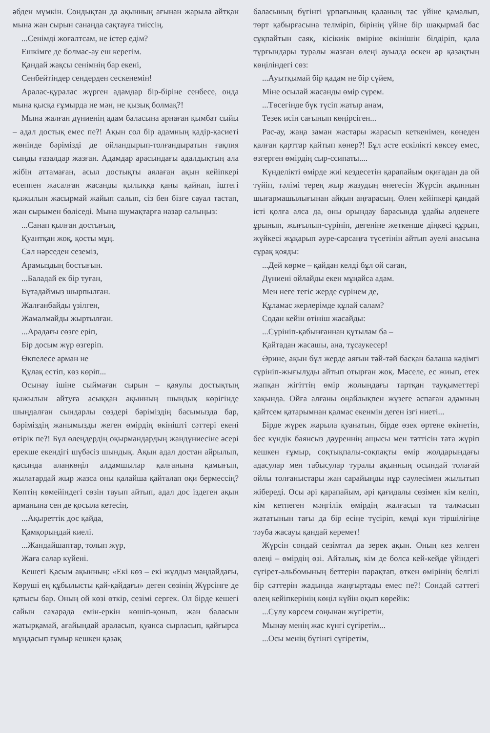әбден мүмкін. Сондықтан да ақынның ағынан жарыла айтқан мына жан сырын санаңда сақтауға тиіссің.
...Сенімді жоғалтсам, не істер едім?
Ешкімге де болмас-ау еш керегім.
Қандай жақсы сенімнің бар екені,
Сенбейтіндер сендерден сескенемін!
Аралас-құралас жүрген адамдар бір-біріне сенбесе, онда мына қысқа ғұмырда не мән, не қызық болмақ?!
Мына жалған дүниенің адам баласына арнаған қымбат сыйы – адал достық емес пе?! Ақын сол бір адамның қадір-қасиеті жөнінде бәрімізді де ойландырып-толғандыратын ғақлия сынды ғазалдар жазған. Адамдар арасындағы адалдықтың ала жібін аттамаған, асыл достықты аялаған ақын кейіпкері есеппен жасалған жасанды қылыққа қаны қайнап, іштегі қыжылын жасырмай жайып салып, сіз бен бізге сауал тастап, жан сырымен бөліседі. Мына шумақтарға назар салыңыз:
...Санап қылған достығың,
Қуантқан жоқ, қосты мұң.
Сәл нәрседен сеземіз,
Арамыздың бостығын.
...Баладай ек бір туған,
Бұтадаймыз шырпылған.
Жалғанбайды үзілген,
Жамалмайды жыртылған.
...Арадағы сөзге еріп,
Бір досым жүр өзгеріп.
Өкпелесе арман не
Құлақ естіп, көз көріп...
Осынау ішіне сыймаған сырын – қаяулы достықтың қыжылын айтуға асыққан ақынның шындық көрігінде шыңдалған сындарлы сөздері бәріміздің басымызда бар, бәріміздің жанымызды жеген өмірдің өкінішті сәттері екені өтірік пе?! Бұл өлеңдердің оқырмандардың жандүниесіне әсері ерекше екендігі шүбәсіз шындық. Ақын адал достан айрылып, қасында алаңкөңіл алдамшылар қалғанына қамығып, жылатардай жыр жазса оны қалайша қайталап оқи бермессің? Көптің көмейіндегі сөзін тауып айтып, адал дос іздеген ақын арманына сен де қосыла кетесің.
...Ақыреттік дос қайда,
Қамқорыңдай киелі.
...Жандайшаптар, толып жүр,
Жаға салар күйені.
Кешегі Қасым ақынның: «Екі көз – екі жұлдыз маңдайдағы, Көруші ең құбылысты қай-қайдағы» деген сөзінің Жүрсінге де қатысы бар. Оның ой көзі өткір, сезімі сергек. Ол бірде кешегі сайын сахарада емін-еркін көшіп-қонып, жан баласын жатырқамай, ағайындай араласып, қуанса сырласып, қайғырса мұңдасып ғұмыр кешкен қазақ
баласының бүгінгі ұрпағының қаланың тас үйіне қамалып, төрт қабырғасына телміріп, бірінің үйіне бір шақырмай бас сұқпайтын саяқ, кісікиік өміріне өкінішін білдіріп, қала тұрғындары туралы жазған өлеңі ауылда өскен әр қазақтың көңіліндегі сөз:
...Ауытқымай бір қадам не бір сүйем,
Міне осылай жасанды өмір сүрем.
...Төсегінде бүк түсіп жатыр анам,
Тезек исін сағынып көңірсіген...
Рас-ау, жаңа заман жастары жарасып кеткенімен, көнеден қалған қарттар қайтып көнер?! Бұл әсте ескілікті көксеу емес, өзгерген өмірдің сыр-ссипаты....
Күнделікті өмірде жиі кездесетін қарапайым оқиғадан да ой түйіп, тәлімі терең жыр жазудың өнегесін Жүрсін ақынның шығармашылығынан айқын аңғарасың. Өлең кейіпкері қандай істі қолға алса да, оны орындау барасында ұдайы әлденеге ұрынып, жығылып-сүрініп, дегеніне жеткенше діңкесі құрып, жүйкесі жұқарып әуре-сарсаңға түсетінін айтып әуелі анасына сұрақ қояды:
...Дей көрме – қайдан келді бұл ой саған,
Дүниені ойлайды екен мұңайса адам.
Мен неге тегіс жерде сүрінем де,
Құламас жерлерімде құлай салам?
Содан кейін өтініш жасайды:
...Сүрініп-қабынғаннан құтылам ба –
Қайтадан жасашы, ана, тұсаукесер!
Әрине, ақын бұл жерде аяғын тәй-тәй басқан балаша кәдімгі сүрініп-жығылуды айтып отырған жоқ. Мәселе, ес жиып, етек жапқан жігіттің өмір жолындағы тартқан тауқыметтері хақында. Ойға алғаны оңайлықпен жүзеге аспаған адамның қайтсем қатарымнан қалмас екенмін деген ізгі ниеті...
Бірде жүрек жарыла қуанатын, бірде өзек өртене өкінетін, бес күндік баянсыз дәуреннің ащысы мен тәттісін тата жүріп кешкен ғұмыр, соқтықпалы-соқпақты өмір жолдарындағы адасулар мен табысулар туралы ақынның осындай толағай ойлы толғаныстары жан сарайыңды нұр сәулесімен жылытып жібереді. Осы әрі қарапайым, әрі қағидалы сөзімен кім келіп, кім кетпеген мәңгілік өмірдің жалғасып та талмасып жататынын тағы да бір есіңе түсіріп, кемді күн тіршілігіңе тәуба жасауы қандай керемет!
Жүрсін сондай сезімтал да зерек ақын. Оның кез келген өлеңі – өмірдің өзі. Айталық, кім де болса кей-кейде үйіндегі сүгірет-альбомының беттерін парақтап, өткен өмірінің белгілі бір сәттерін жадында жаңғыртады емес пе?! Сондай сәттегі өлең кейіпкерінің көңіл күйін оқып көрейік:
...Сұлу көрсем соңынан жүгіретін,
Мынау менің жас күнгі сүгіретім...
...Осы менің бүгінгі сүгіретім,